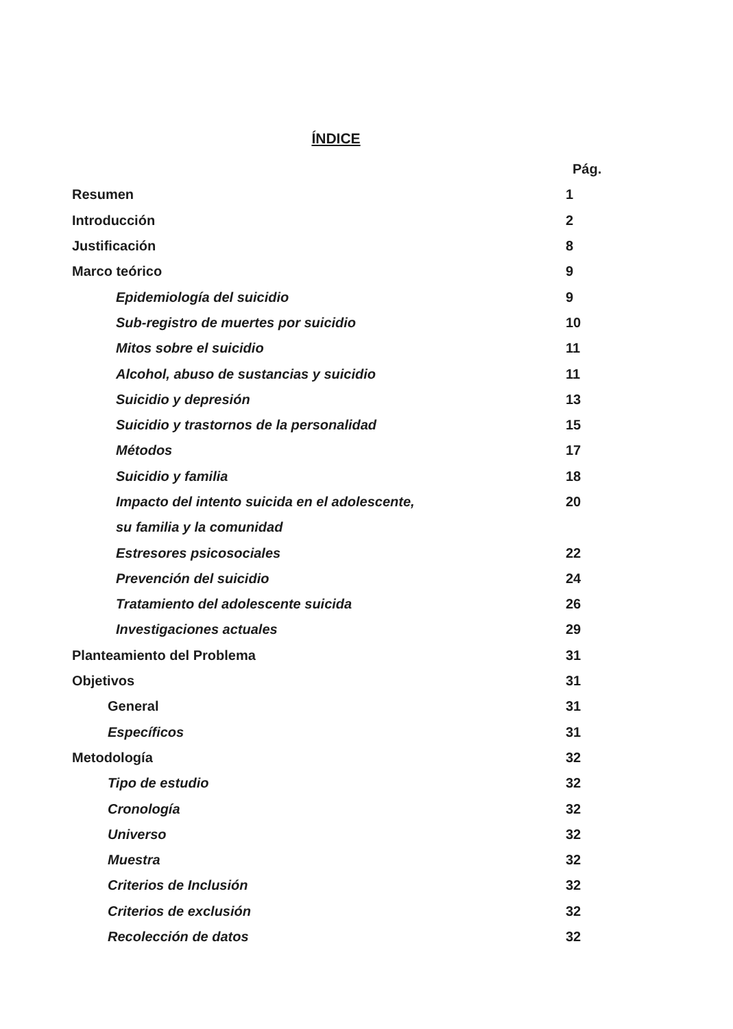ÍNDICE
Pág.
Resumen 1
Introducción 2
Justificación 8
Marco teórico 9
Epidemiología del suicidio 9
Sub-registro de muertes por suicidio 10
Mitos sobre el suicidio 11
Alcohol, abuso de sustancias y suicidio 11
Suicidio y depresión 13
Suicidio y trastornos de la personalidad 15
Métodos 17
Suicidio y familia 18
Impacto del intento suicida en el adolescente, 20
su familia y la comunidad
Estresores psicosociales 22
Prevención del suicidio 24
Tratamiento del adolescente suicida 26
Investigaciones actuales 29
Planteamiento del Problema 31
Objetivos 31
General 31
Específicos 31
Metodología 32
Tipo de estudio 32
Cronología 32
Universo 32
Muestra 32
Criterios de Inclusión 32
Criterios de exclusión 32
Recolección de datos 32